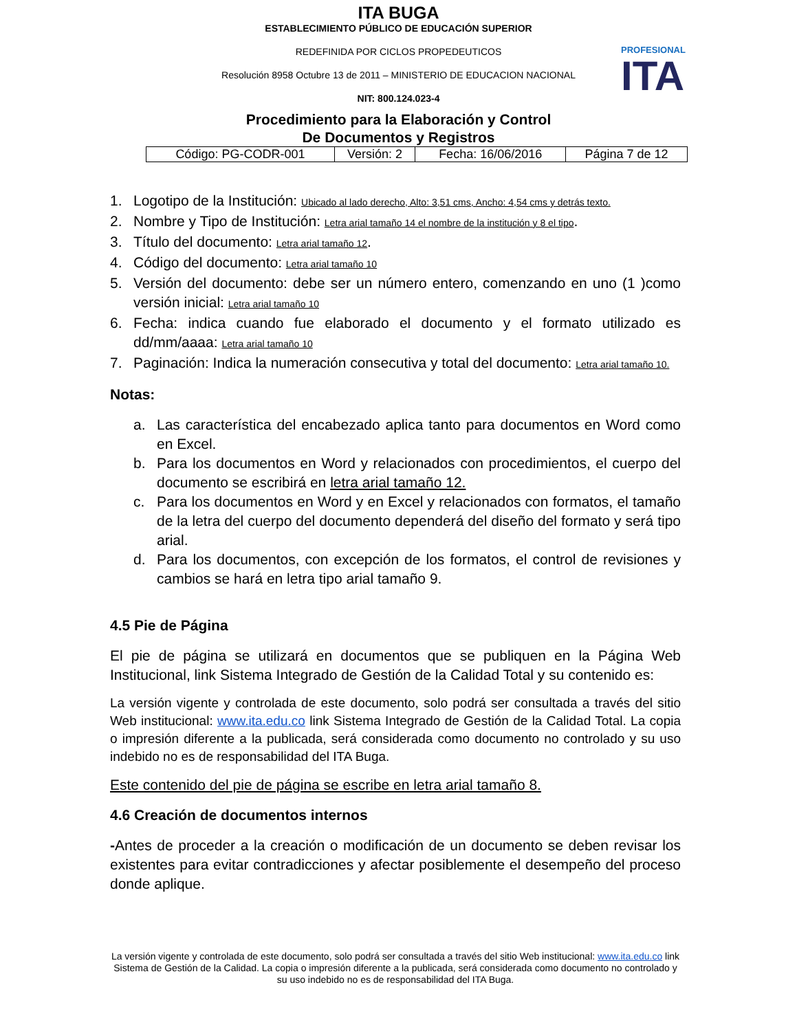ITA BUGA
ESTABLECIMIENTO PÚBLICO DE EDUCACIÓN SUPERIOR
REDEFINIDA POR CICLOS PROPEDEUTICOS
Resolución 8958 Octubre 13 de 2011 – MINISTERIO DE EDUCACION NACIONAL
NIT: 800.124.023-4
PROFESIONAL
ITA
Procedimiento para la Elaboración y Control
De Documentos y Registros
| Código: PG-CODR-001 | Versión: 2 | Fecha: 16/06/2016 | Página 7 de 12 |
1. Logotipo de la Institución: Ubicado al lado derecho, Alto: 3,51 cms, Ancho: 4,54 cms y detrás texto.
2. Nombre y Tipo de Institución: Letra arial tamaño 14 el nombre de la institución y 8 el tipo.
3. Título del documento: Letra arial tamaño 12.
4. Código del documento: Letra arial tamaño 10
5. Versión del documento: debe ser un número entero, comenzando en uno (1 )como versión inicial: Letra arial tamaño 10
6. Fecha: indica cuando fue elaborado el documento y el formato utilizado es dd/mm/aaaa: Letra arial tamaño 10
7. Paginación: Indica la numeración consecutiva y total del documento: Letra arial tamaño 10.
Notas:
a. Las característica del encabezado aplica tanto para documentos en Word como en Excel.
b. Para los documentos en Word y relacionados con procedimientos, el cuerpo del documento se escribirá en letra arial tamaño 12.
c. Para los documentos en Word y en Excel y relacionados con formatos, el tamaño de la letra del cuerpo del documento dependerá del diseño del formato y será tipo arial.
d. Para los documentos, con excepción de los formatos, el control de revisiones y cambios se hará en letra tipo arial tamaño 9.
4.5 Pie de Página
El pie de página se utilizará en documentos que se publiquen en la Página Web Institucional, link Sistema Integrado de Gestión de la Calidad Total y su contenido es:
La versión vigente y controlada de este documento, solo podrá ser consultada a través del sitio Web institucional: www.ita.edu.co link Sistema Integrado de Gestión de la Calidad Total. La copia o impresión diferente a la publicada, será considerada como documento no controlado y su uso indebido no es de responsabilidad del ITA Buga.
Este contenido del pie de página se escribe en letra arial tamaño 8.
4.6 Creación de documentos internos
-Antes de proceder a la creación o modificación de un documento se deben revisar los existentes para evitar contradicciones y afectar posiblemente el desempeño del proceso donde aplique.
La versión vigente y controlada de este documento, solo podrá ser consultada a través del sitio Web institucional: www.ita.edu.co link Sistema de Gestión de la Calidad. La copia o impresión diferente a la publicada, será considerada como documento no controlado y su uso indebido no es de responsabilidad del ITA Buga.